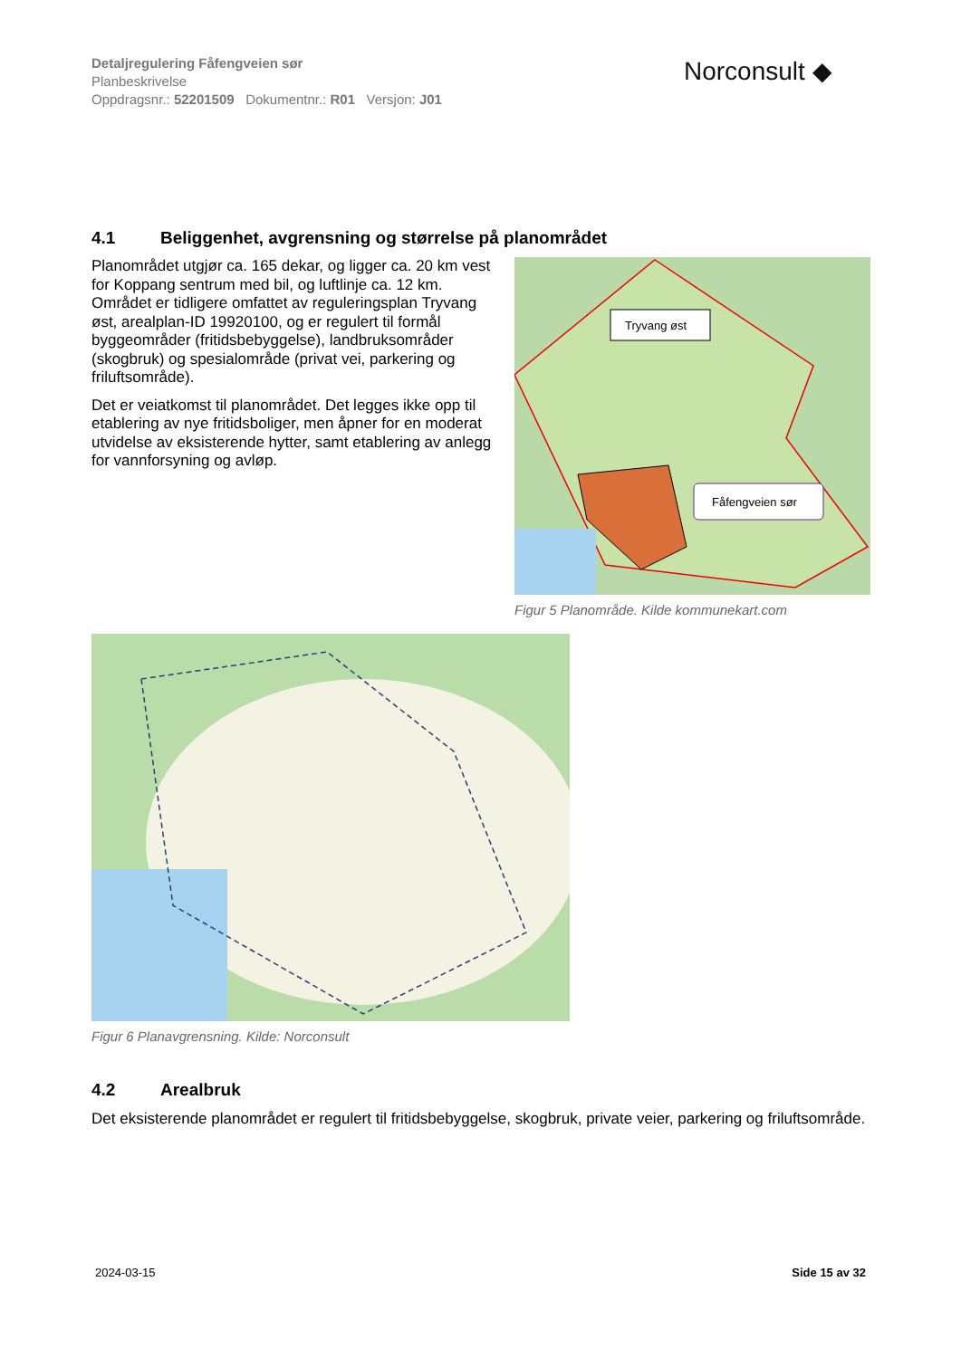Detaljregulering Fåfengveien sør
Planbeskrivelse
Oppdragsnr.: 52201509 Dokumentnr.: R01 Versjon: J01
Norconsult ◆
4.1 Beliggenhet, avgrensning og størrelse på planområdet
Planområdet utgjør ca. 165 dekar, og ligger ca. 20 km vest for Koppang sentrum med bil, og luftlinje ca. 12 km. Området er tidligere omfattet av reguleringsplan Tryvang øst, arealplan-ID 19920100, og er regulert til formål byggeområder (fritidsbebyggelse), landbruksområder (skogbruk) og spesialområde (privat vei, parkering og friluftsområde).
Det er veiatkomst til planområdet. Det legges ikke opp til etablering av nye fritidsboliger, men åpner for en moderat utvidelse av eksisterende hytter, samt etablering av anlegg for vannforsyning og avløp.
Tryvang øst
Fåfengveien sør
Figur 5 Planområde. Kilde kommunekart.com
Figur 6 Planavgrensning. Kilde: Norconsult
4.2 Arealbruk
Det eksisterende planområdet er regulert til fritidsbebyggelse, skogbruk, private veier, parkering og friluftsområde.
2024-03-15 Side 15 av 32